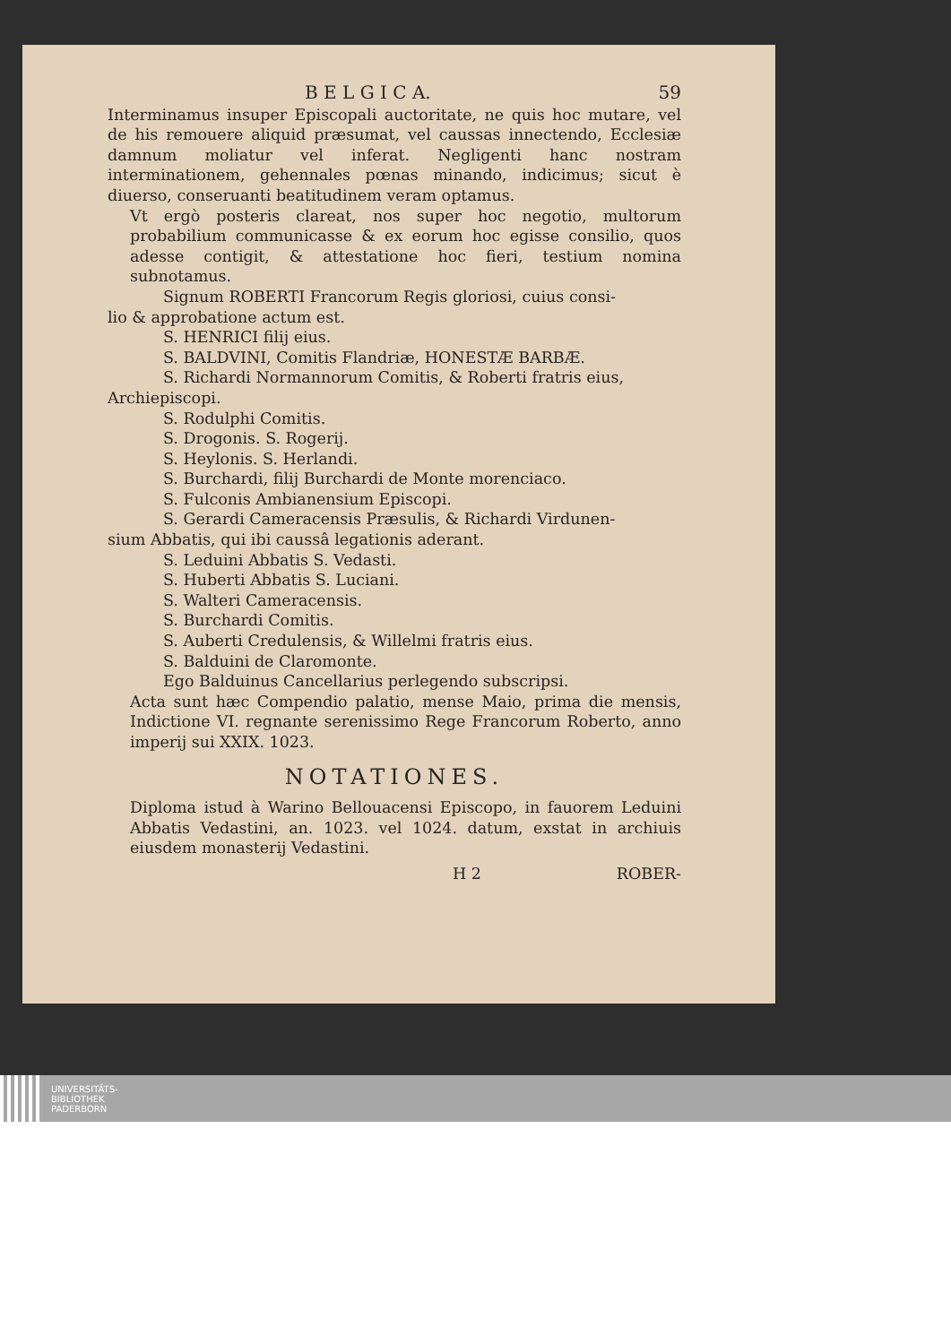B E L G I C A. 59
Interminamus insuper Episcopali auctoritate, ne quis hoc mutare, vel de his remouere aliquid præsumat, vel caussas innectendo, Ecclesiæ damnum moliatur vel inferat. Negligenti hanc nostram interminationem, gehennales pœnas minando, indicimus; sicut è diuerso, conseruanti beatitudinem veram optamus.
Vt ergò posteris clareat, nos super hoc negotio, multorum probabilium communicasse & ex eorum hoc egisse consilio, quos adesse contigit, & attestatione hoc fieri, testium nomina subnotamus.
Signum ROBERTI Francorum Regis gloriosi, cuius consi-
lio & approbatione actum est.
S. HENRICI filij eius.
S. BALDVINI, Comitis Flandriæ, HONESTÆ BARBÆ.
S. Richardi Normannorum Comitis, & Roberti fratris eius,
Archiepiscopi.
S. Rodulphi Comitis.
S. Drogonis. S. Rogerij.
S. Heylonis. S. Herlandi.
S. Burchardi, filij Burchardi de Monte morenciaco.
S. Fulconis Ambianensium Episcopi.
S. Gerardi Cameracensis Præsulis, & Richardi Virdunen-
sium Abbatis, qui ibi caussâ legationis aderant.
S. Leduini Abbatis S. Vedasti.
S. Huberti Abbatis S. Luciani.
S. Walteri Cameracensis.
S. Burchardi Comitis.
S. Auberti Credulensis, & Willelmi fratris eius.
S. Balduini de Claromonte.
Ego Balduinus Cancellarius perlegendo subscripsi.
Acta sunt hæc Compendio palatio, mense Maio, prima die mensis, Indictione VI. regnante serenissimo Rege Francorum Roberto, anno imperij sui XXIX. 1023.
NOTATIONES.
Diploma istud à Warino Bellouacensi Episcopo, in fauorem Leduini Abbatis Vedastini, an. 1023. vel 1024. datum, exstat in archiuis eiusdem monasterij Vedastini.
H 2 ROBER-
UNIVERSITÄTS-
BIBLIOTHEK
PADERBORN